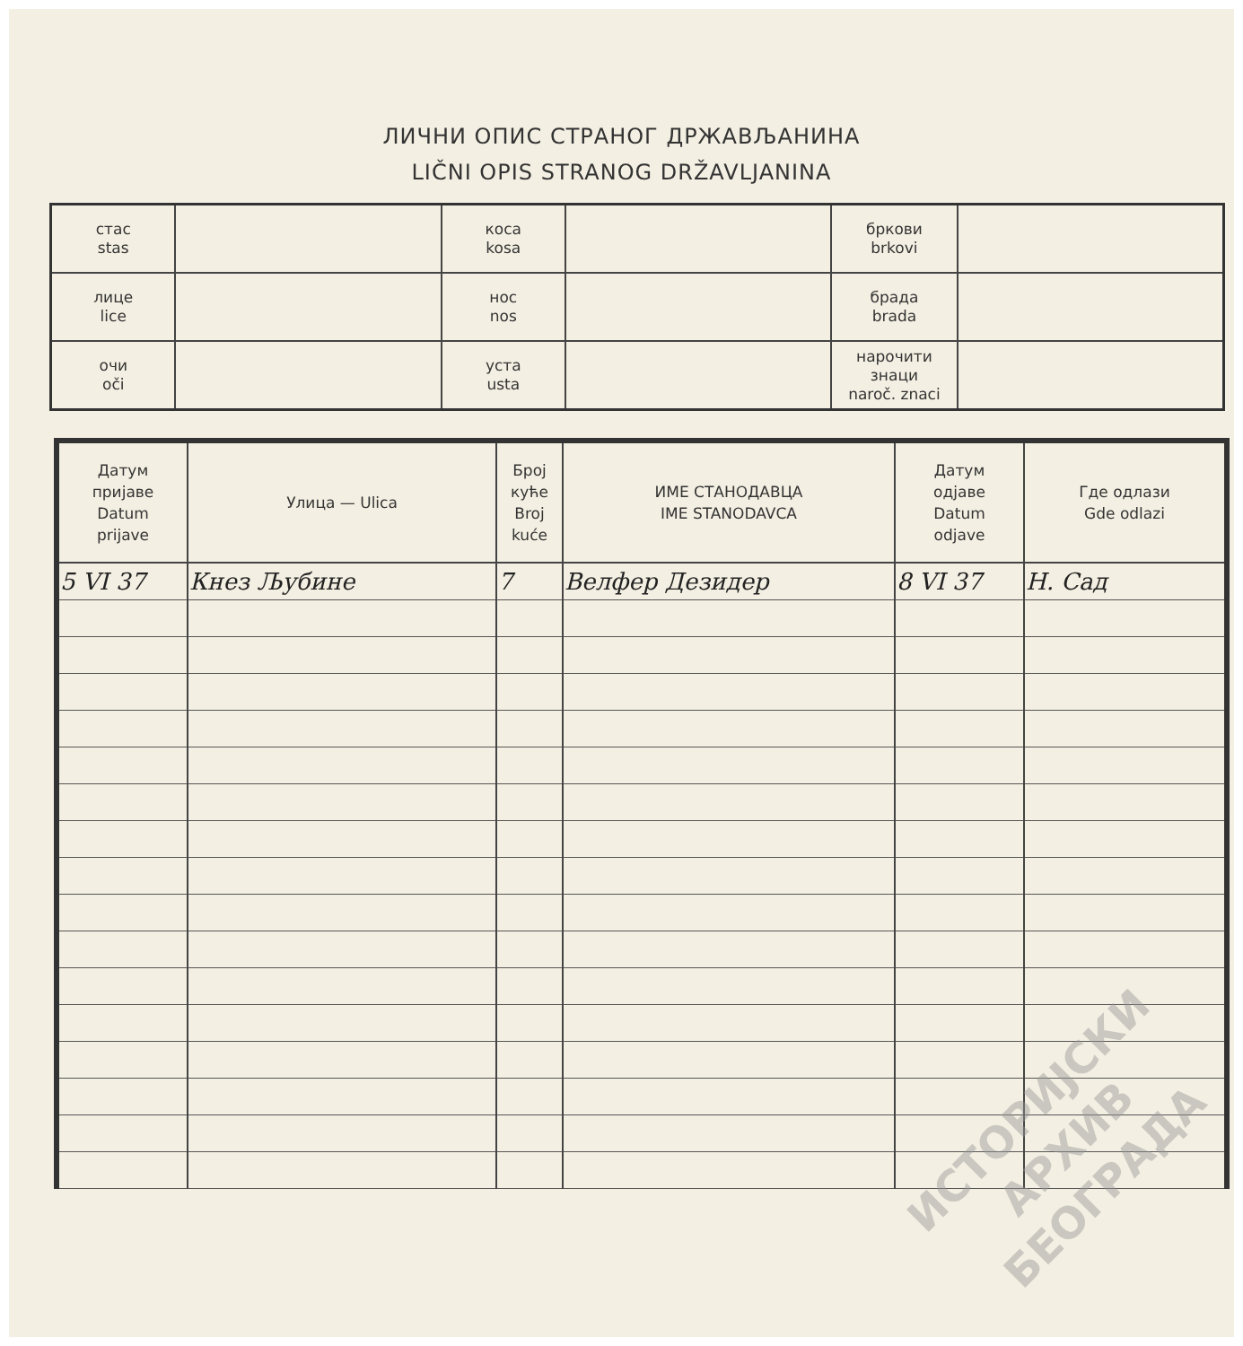ЛИЧНИ ОПИС СТРАНОГ ДРЖАВЉАНИНА
LIČNI OPIS STRANOG DRŽAVLJANINA
| стас stas | | коса kosa | | бркови brkovi | |
| лице lice | | нос nos | | брада brada | |
| очи oči | | уста usta | | нарочити знаци naroč. znaci | |
| Датум пријаве Datum prijave | Улица — Ulica | Број куће Broj kuće | ИМЕ СТАНОДАВЦА IME STANODAVCA | Датум одјаве Datum odjave | Где одлази Gde odlazi |
| --- | --- | --- | --- | --- | --- |
| 5 VI 37 | Кнез Љубине | 7 | Велфер Дезидер | 8 VI 37 | Н. Сад |
ИСТОРИЈСКИ
АРХИВ
БЕОГРАДА